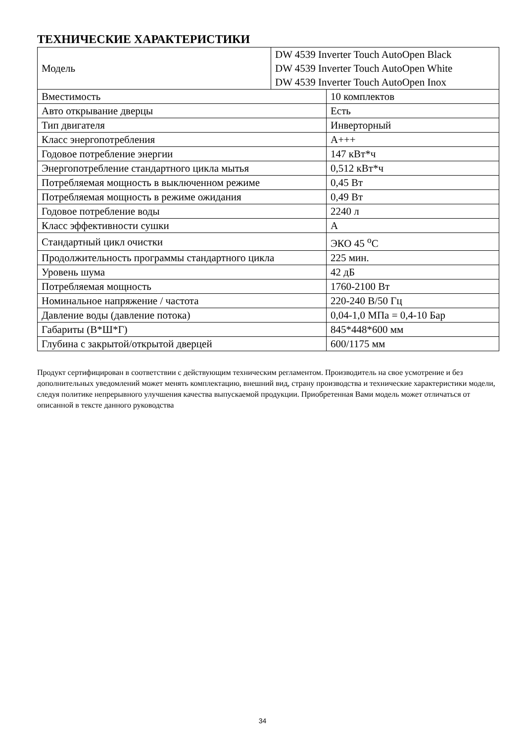ТЕХНИЧЕСКИЕ ХАРАКТЕРИСТИКИ
| Модель | DW 4539 Inverter Touch AutoOpen Black DW 4539 Inverter Touch AutoOpen White DW 4539 Inverter Touch AutoOpen Inox |
| Вместимость | 10 комплектов |
| Авто открывание дверцы | Есть |
| Тип двигателя | Инверторный |
| Класс энергопотребления | A+++ |
| Годовое потребление энергии | 147 кВт*ч |
| Энергопотребление стандартного цикла мытья | 0,512 кВт*ч |
| Потребляемая мощность в выключенном режиме | 0,45 Вт |
| Потребляемая мощность в режиме ожидания | 0,49 Вт |
| Годовое потребление воды | 2240 л |
| Класс эффективности сушки | A |
| Стандартный цикл очистки | ЭКО 45 <sup>o</sup>C |
| Продолжительность программы стандартного цикла | 225 мин. |
| Уровень шума | 42 дБ |
| Потребляемая мощность | 1760-2100 Вт |
| Номинальное напряжение / частота | 220-240 В/50 Гц |
| Давление воды (давление потока) | 0,04-1,0 МПа = 0,4-10 Бар |
| Габариты (В*Ш*Г) | 845*448*600 мм |
| Глубина с закрытой/открытой дверцей | 600/1175 мм |
Продукт сертифицирован в соответствии с действующим техническим регламентом. Производитель на свое усмотрение и без дополнительных уведомлений может менять комплектацию, внешний вид, страну производства и технические характеристики модели, следуя политике непрерывного улучшения качества выпускаемой продукции. Приобретенная Вами модель может отличаться от описанной в тексте данного руководства
34